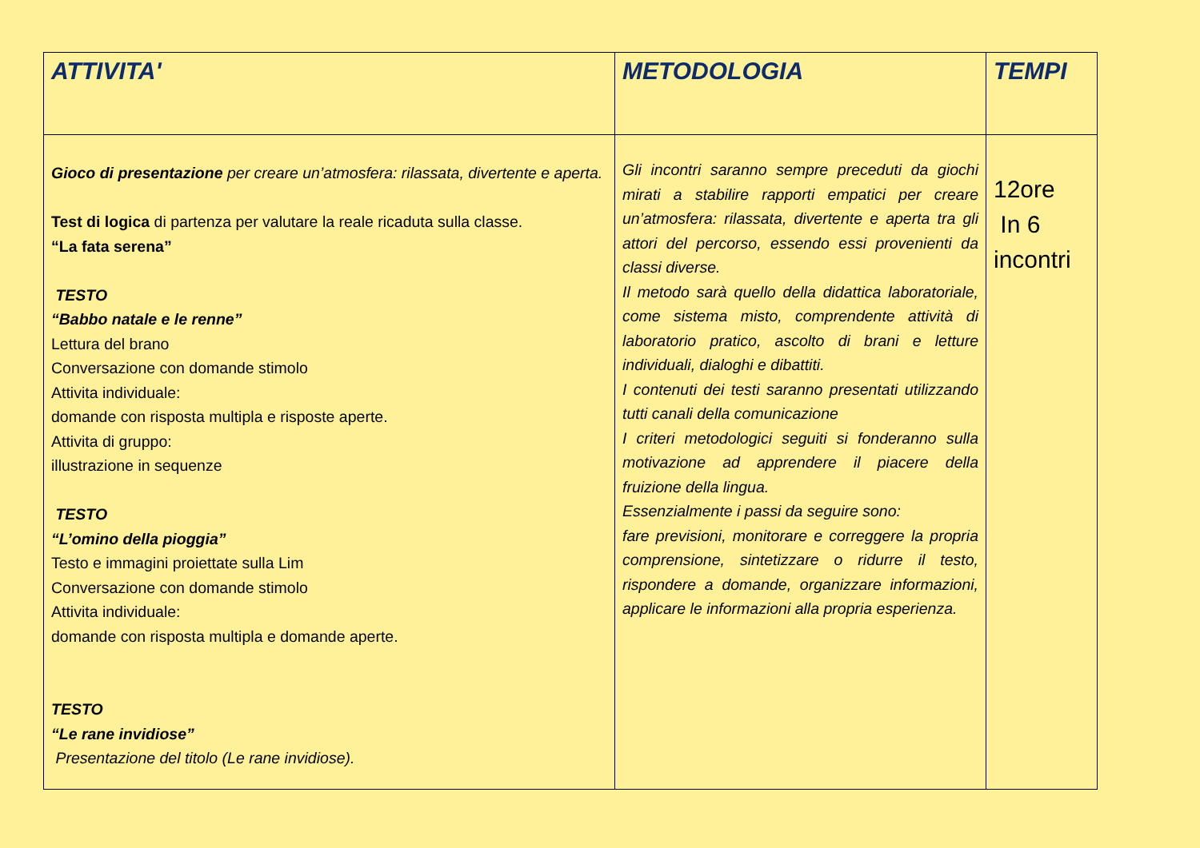| ATTIVITA' | METODOLOGIA | TEMPI |
| --- | --- | --- |
| Gioco di presentazione per creare un’atmosfera: rilassata, divertente e aperta. Test di logica di partenza per valutare la reale ricaduta sulla classe. “La fata serena” TESTO “Babbo natale e le renne” Lettura del brano Conversazione con domande stimolo Attivita individuale: domande con risposta multipla e risposte aperte. Attivita di gruppo: illustrazione in sequenze TESTO “L’omino della pioggia” Testo e immagini proiettate sulla Lim Conversazione con domande stimolo Attivita individuale: domande con risposta multipla e domande aperte. TESTO “Le rane invidiose” Presentazione del titolo (Le rane invidiose). | Gli incontri saranno sempre preceduti da giochi mirati a stabilire rapporti empatici per creare un’atmosfera: rilassata, divertente e aperta tra gli attori del percorso, essendo essi provenienti da classi diverse. Il metodo sarà quello della didattica laboratoriale, come sistema misto, comprendente attività di laboratorio pratico, ascolto di brani e letture individuali, dialoghi e dibattiti. I contenuti dei testi saranno presentati utilizzando tutti canali della comunicazione I criteri metodologici seguiti si fonderanno sulla motivazione ad apprendere il piacere della fruizione della lingua. Essenzialmente i passi da seguire sono: fare previsioni, monitorare e correggere la propria comprensione, sintetizzare o ridurre il testo, rispondere a domande, organizzare informazioni, applicare le informazioni alla propria esperienza. | 12ore In 6 incontri |